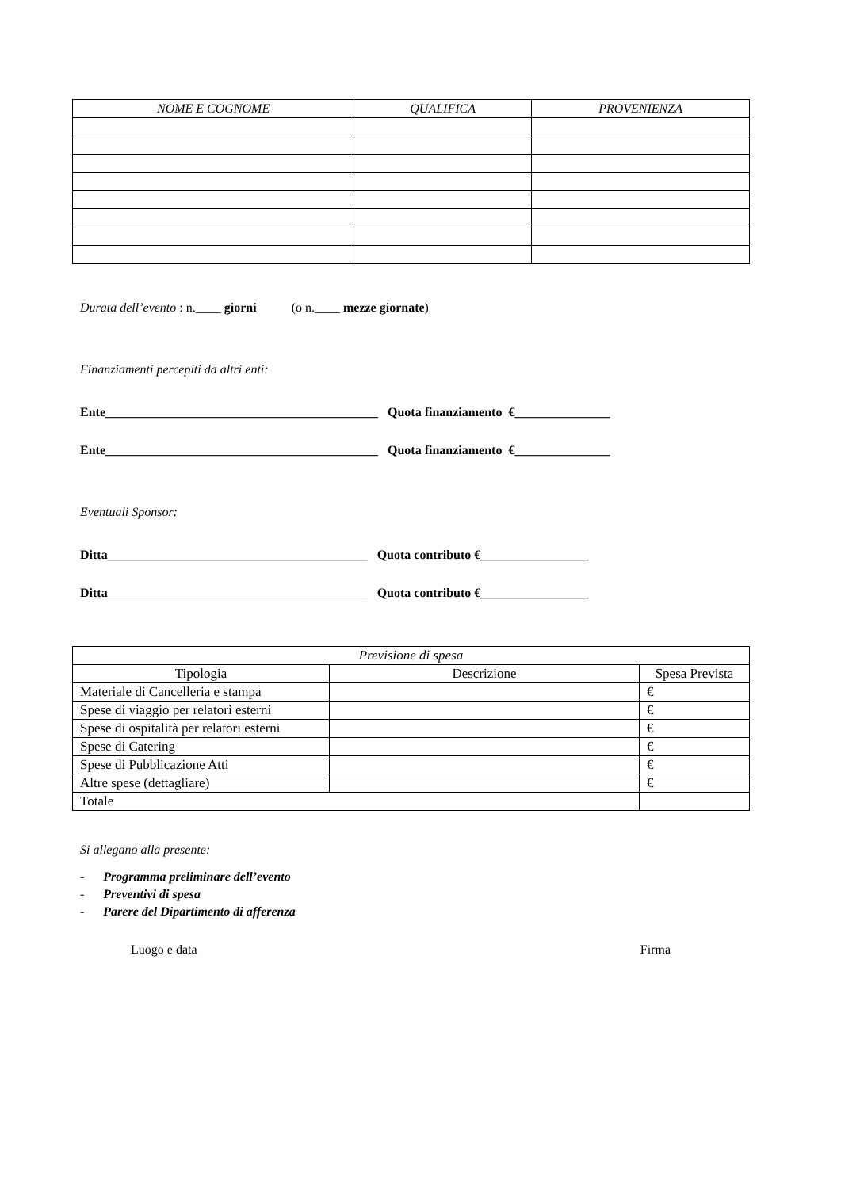| NOME E COGNOME | QUALIFICA | PROVENIENZA |
| --- | --- | --- |
Durata dell’evento : n.____ giorni (o n.____ mezze giornate)
Finanziamenti percepiti da altri enti:
Ente___________________________________________ Quota finanziamento €_______________
Ente___________________________________________ Quota finanziamento €_______________
Eventuali Sponsor:
Ditta_________________________________________ Quota contributo €_________________
Ditta_________________________________________ Quota contributo €_________________
| Previsione di spesa | | |
| Tipologia | Descrizione | Spesa Prevista |
| Materiale di Cancelleria e stampa | | € |
| Spese di viaggio per relatori esterni | | € |
| Spese di ospitalità per relatori esterni | | € |
| Spese di Catering | | € |
| Spese di Pubblicazione Atti | | € |
| Altre spese (dettagliare) | | € |
| Totale | | |
Si allegano alla presente:
- Programma preliminare dell’evento
- Preventivi di spesa
- Parere del Dipartimento di afferenza
Luogo e data Firma